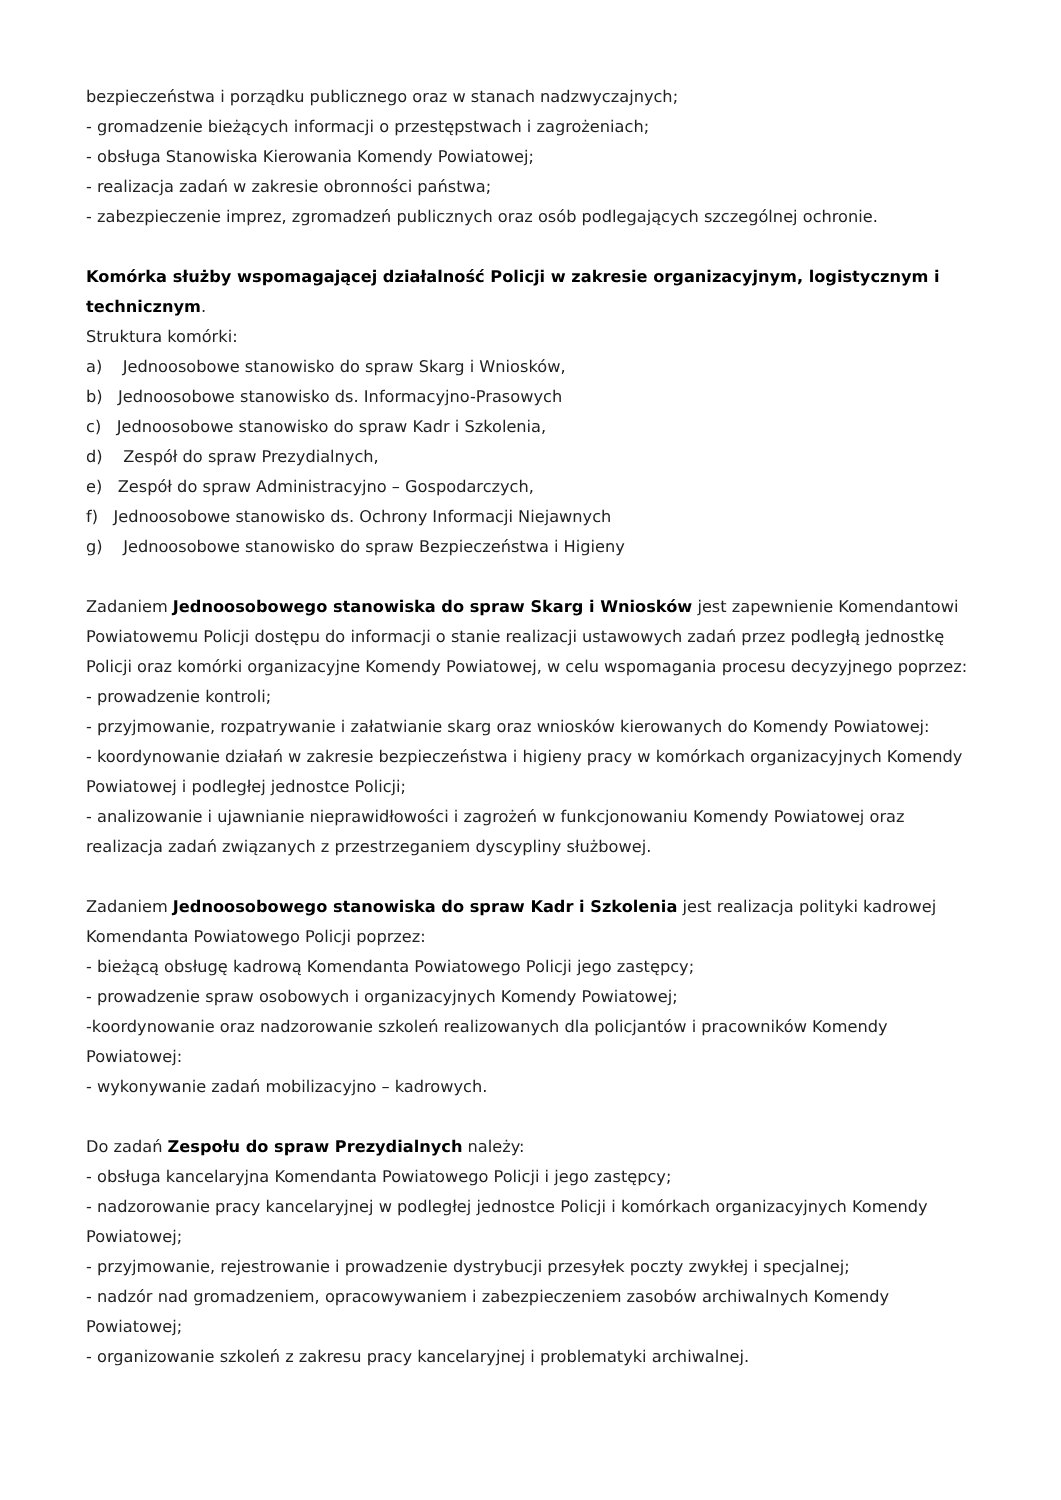bezpieczeństwa i porządku publicznego oraz w stanach nadzwyczajnych;
- gromadzenie bieżących informacji o przestępstwach i zagrożeniach;
- obsługa Stanowiska Kierowania Komendy Powiatowej;
- realizacja zadań w zakresie obronności państwa;
- zabezpieczenie imprez, zgromadzeń publicznych oraz osób podlegających szczególnej ochronie.
Komórka służby wspomagającej działalność Policji w zakresie organizacyjnym, logistycznym i technicznym.
Struktura komórki:
a) Jednoosobowe stanowisko do spraw Skarg i Wniosków,
b) Jednoosobowe stanowisko ds. Informacyjno-Prasowych
c) Jednoosobowe stanowisko do spraw Kadr i Szkolenia,
d) Zespół do spraw Prezydialnych,
e) Zespół do spraw Administracyjno – Gospodarczych,
f) Jednoosobowe stanowisko ds. Ochrony Informacji Niejawnych
g) Jednoosobowe stanowisko do spraw Bezpieczeństwa i Higieny
Zadaniem Jednoosobowego stanowiska do spraw Skarg i Wniosków jest zapewnienie Komendantowi Powiatowemu Policji dostępu do informacji o stanie realizacji ustawowych zadań przez podległą jednostkę Policji oraz komórki organizacyjne Komendy Powiatowej, w celu wspomagania procesu decyzyjnego poprzez:
- prowadzenie kontroli;
- przyjmowanie, rozpatrywanie i załatwianie skarg oraz wniosków kierowanych do Komendy Powiatowej:
- koordynowanie działań w zakresie bezpieczeństwa i higieny pracy w komórkach organizacyjnych Komendy Powiatowej i podległej jednostce Policji;
- analizowanie i ujawnianie nieprawidłowości i zagrożeń w funkcjonowaniu Komendy Powiatowej oraz realizacja zadań związanych z przestrzeganiem dyscypliny służbowej.
Zadaniem Jednoosobowego stanowiska do spraw Kadr i Szkolenia jest realizacja polityki kadrowej Komendanta Powiatowego Policji poprzez:
- bieżącą obsługę kadrową Komendanta Powiatowego Policji jego zastępcy;
- prowadzenie spraw osobowych i organizacyjnych Komendy Powiatowej;
-koordynowanie oraz nadzorowanie szkoleń realizowanych dla policjantów i pracowników Komendy Powiatowej:
- wykonywanie zadań mobilizacyjno – kadrowych.
Do zadań Zespołu do spraw Prezydialnych należy:
- obsługa kancelaryjna Komendanta Powiatowego Policji i jego zastępcy;
- nadzorowanie pracy kancelaryjnej w podległej jednostce Policji i komórkach organizacyjnych Komendy Powiatowej;
- przyjmowanie, rejestrowanie i prowadzenie dystrybucji przesyłek poczty zwykłej i specjalnej;
- nadzór nad gromadzeniem, opracowywaniem i zabezpieczeniem zasobów archiwalnych Komendy Powiatowej;
- organizowanie szkoleń z zakresu pracy kancelaryjnej i problematyki archiwalnej.